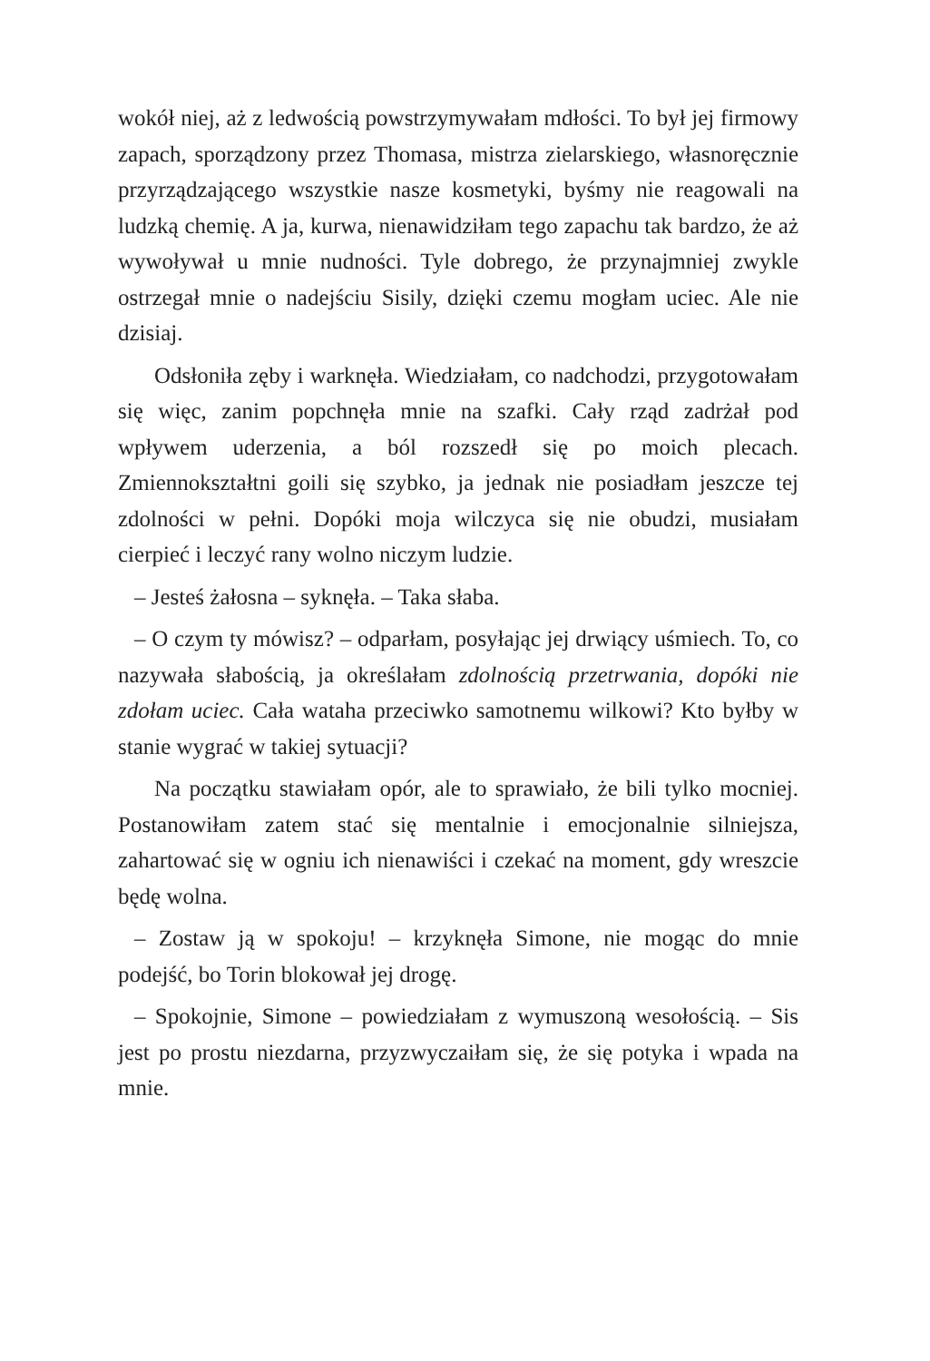wokół niej, aż z ledwością powstrzymywałam mdłości. To był jej firmowy zapach, sporządzony przez Thomasa, mistrza zielarskiego, własnoręcznie przyrządzającego wszystkie nasze kosmetyki, byśmy nie reagowali na ludzką chemię. A ja, kurwa, nienawidziłam tego zapachu tak bardzo, że aż wywoływał u mnie nudności. Tyle dobrego, że przynajmniej zwykle ostrzegał mnie o nadejściu Sisily, dzięki czemu mogłam uciec. Ale nie dzisiaj.
Odsłoniła zęby i warknęła. Wiedziałam, co nadchodzi, przygotowałam się więc, zanim popchnęła mnie na szafki. Cały rząd zadrżał pod wpływem uderzenia, a ból rozszedł się po moich plecach. Zmiennokształtni goili się szybko, ja jednak nie posiadłam jeszcze tej zdolności w pełni. Dopóki moja wilczyca się nie obudzi, musiałam cierpieć i leczyć rany wolno niczym ludzie.
– Jesteś żałosna – syknęła. – Taka słaba.
– O czym ty mówisz? – odparłam, posyłając jej drwiący uśmiech. To, co nazywała słabością, ja określałam zdolnością przetrwania, dopóki nie zdołam uciec. Cała wataha przeciwko samotnemu wilkowi? Kto byłby w stanie wygrać w takiej sytuacji?
Na początku stawiałam opór, ale to sprawiało, że bili tylko mocniej. Postanowiłam zatem stać się mentalnie i emocjonalnie silniejsza, zahartować się w ogniu ich nienawiści i czekać na moment, gdy wreszcie będę wolna.
– Zostaw ją w spokoju! – krzyknęła Simone, nie mogąc do mnie podejść, bo Torin blokował jej drogę.
– Spokojnie, Simone – powiedziałam z wymuszoną wesołością. – Sis jest po prostu niezdarna, przyzwyczaiłam się, że się potyka i wpada na mnie.